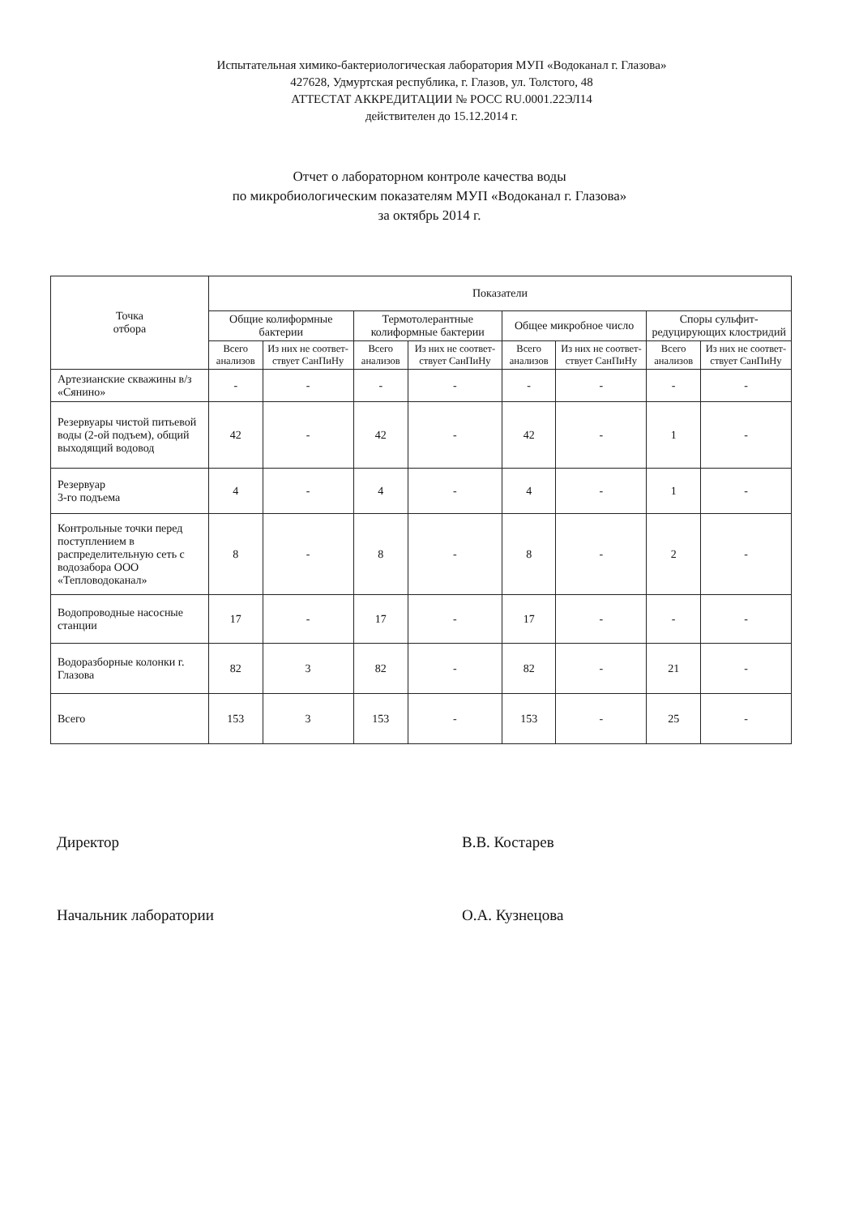Испытательная химико-бактериологическая лаборатория МУП «Водоканал г. Глазова»
427628, Удмуртская республика, г. Глазов, ул. Толстого, 48
АТТЕСТАТ АККРЕДИТАЦИИ № РОСС RU.0001.22ЭЛ14
действителен до 15.12.2014 г.
Отчет о лабораторном контроле качества воды
по микробиологическим показателям МУП «Водоканал г. Глазова»
за октябрь 2014 г.
| Точка отбора | Показатели | | | | | | | |
| --- | --- | --- | --- | --- | --- | --- | --- | --- |
| | Общие колиформные бактерии | | Термотолерантные колиформные бактерии | | Общее микробное число | | Споры сульфит-редуцирующих клостридий | |
| | Всего анализов | Из них не соответ-ствует СанПиНу | Всего анализов | Из них не соответ-ствует СанПиНу | Всего анализов | Из них не соответ-ствует СанПиНу | Всего анализов | Из них не соответ-ствует СанПиНу |
| Артезианские скважины в/з «Сянино» | - | - | - | - | - | - | - | - |
| Резервуары чистой питьевой воды (2-ой подъем), общий выходящий водовод | 42 | - | 42 | - | 42 | - | 1 | - |
| Резервуар 3-го подъема | 4 | - | 4 | - | 4 | - | 1 | - |
| Контрольные точки перед поступлением в распределительную сеть с водозабора ООО «Тепловодоканал» | 8 | - | 8 | - | 8 | - | 2 | - |
| Водопроводные насосные станции | 17 | - | 17 | - | 17 | - | - | - |
| Водоразборные колонки г. Глазова | 82 | 3 | 82 | - | 82 | - | 21 | - |
| Всего | 153 | 3 | 153 | - | 153 | - | 25 | - |
Директор В.В. Костарев
Начальник лаборатории О.А. Кузнецова